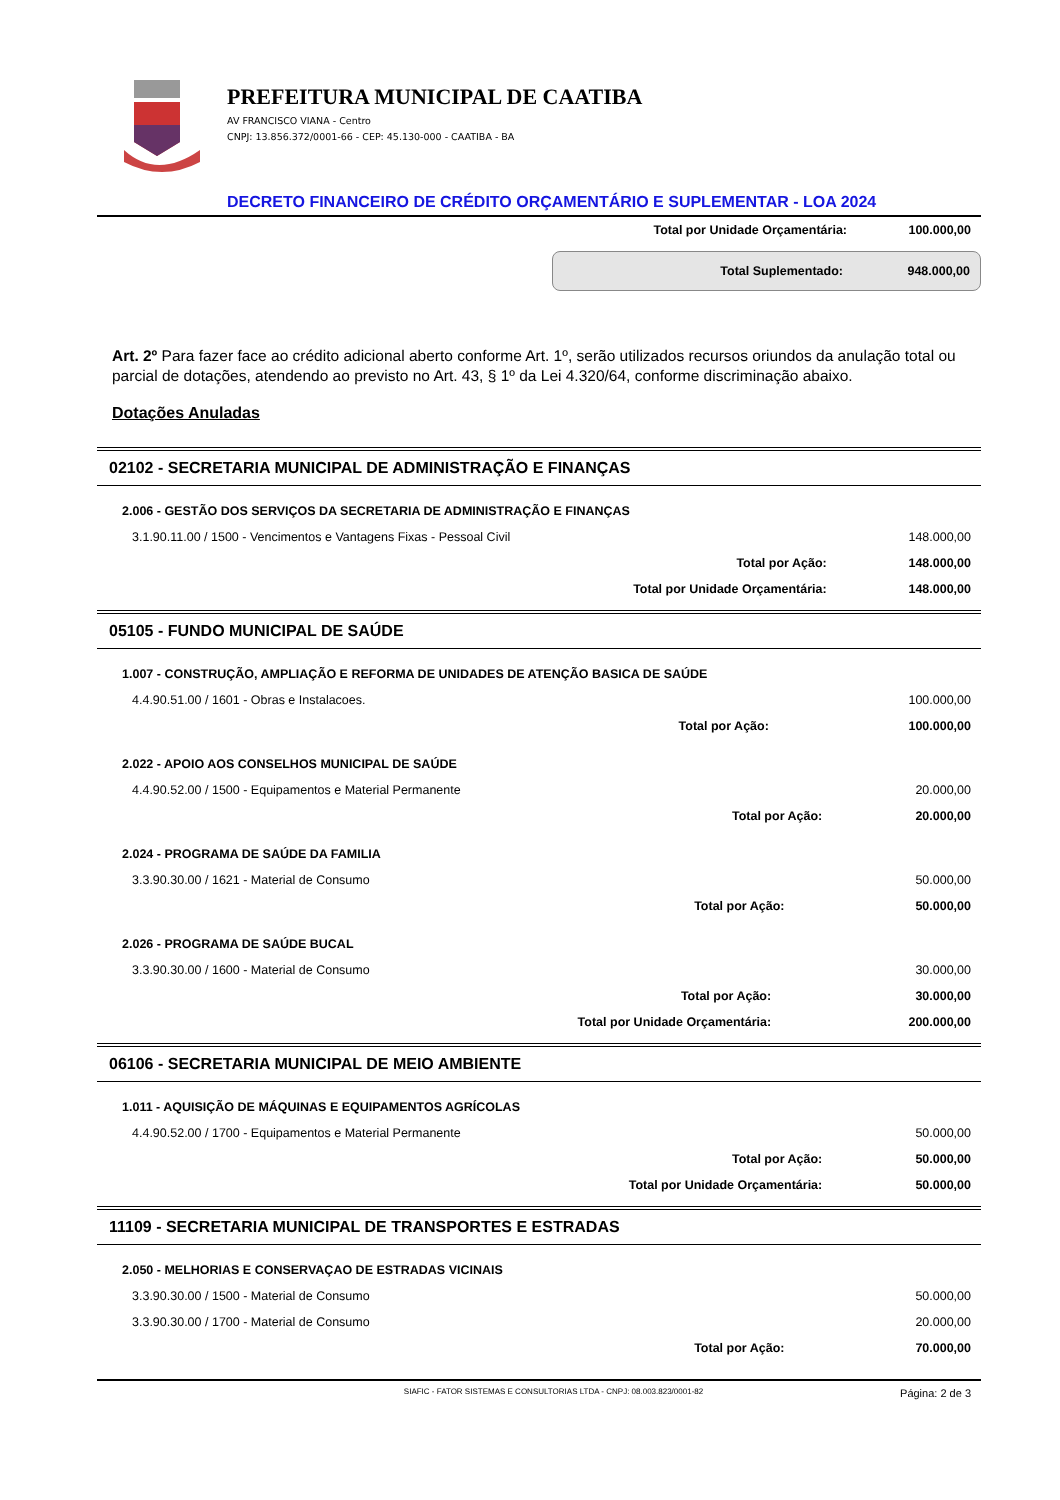PREFEITURA MUNICIPAL DE CAATIBA
AV FRANCISCO VIANA - Centro
CNPJ: 13.856.372/0001-66 - CEP: 45.130-000 - CAATIBA - BA
DECRETO FINANCEIRO DE CRÉDITO ORÇAMENTÁRIO E SUPLEMENTAR - LOA 2024
| Total por Unidade Orçamentária: | 100.000,00 |
| Total Suplementado: | 948.000,00 |
Art. 2º Para fazer face ao crédito adicional aberto conforme Art. 1º, serão utilizados recursos oriundos da anulação total ou parcial de dotações, atendendo ao previsto no Art. 43, § 1º da Lei 4.320/64, conforme discriminação abaixo.
Dotações Anuladas
02102 - SECRETARIA MUNICIPAL DE ADMINISTRAÇÃO E FINANÇAS
2.006 - GESTÃO DOS SERVIÇOS DA SECRETARIA DE ADMINISTRAÇÃO E FINANÇAS
| 3.1.90.11.00 / 1500 - Vencimentos e Vantagens Fixas - Pessoal Civil | 148.000,00 |
| Total por Ação: | 148.000,00 |
| Total por Unidade Orçamentária: | 148.000,00 |
05105 - FUNDO MUNICIPAL DE SAÚDE
1.007 - CONSTRUÇÃO, AMPLIAÇÃO E REFORMA DE UNIDADES DE ATENÇÃO BASICA DE SAÚDE
| 4.4.90.51.00 / 1601 - Obras e Instalacoes. | 100.000,00 |
| Total por Ação: | 100.000,00 |
2.022 - APOIO AOS CONSELHOS MUNICIPAL DE SAÚDE
| 4.4.90.52.00 / 1500 - Equipamentos e Material Permanente | 20.000,00 |
| Total por Ação: | 20.000,00 |
2.024 - PROGRAMA DE SAÚDE DA FAMILIA
| 3.3.90.30.00 / 1621 - Material de Consumo | 50.000,00 |
| Total por Ação: | 50.000,00 |
2.026 - PROGRAMA DE SAÚDE BUCAL
| 3.3.90.30.00 / 1600 - Material de Consumo | 30.000,00 |
| Total por Ação: | 30.000,00 |
| Total por Unidade Orçamentária: | 200.000,00 |
06106 - SECRETARIA MUNICIPAL DE MEIO AMBIENTE
1.011 - AQUISIÇÃO DE MÁQUINAS E EQUIPAMENTOS AGRÍCOLAS
| 4.4.90.52.00 / 1700 - Equipamentos e Material Permanente | 50.000,00 |
| Total por Ação: | 50.000,00 |
| Total por Unidade Orçamentária: | 50.000,00 |
11109 - SECRETARIA MUNICIPAL DE TRANSPORTES E ESTRADAS
2.050 - MELHORIAS E CONSERVAÇAO DE ESTRADAS VICINAIS
| 3.3.90.30.00 / 1500 - Material de Consumo | 50.000,00 |
| 3.3.90.30.00 / 1700 - Material de Consumo | 20.000,00 |
| Total por Ação: | 70.000,00 |
SIAFIC - FATOR SISTEMAS E CONSULTORIAS LTDA - CNPJ: 08.003.823/0001-82 Página: 2 de 3